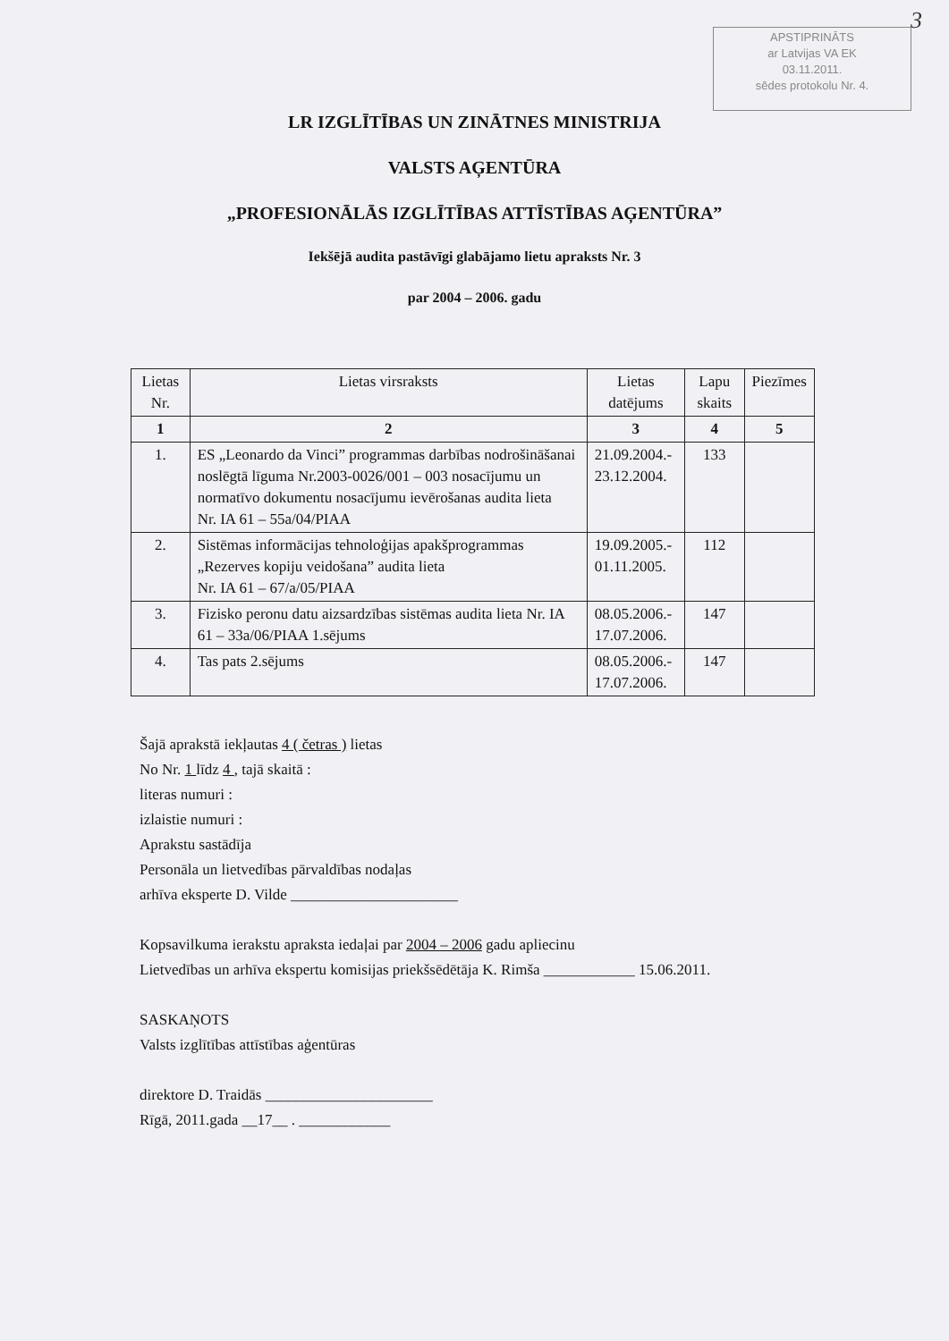3
APSTIPRINĀTS
ar Latvijas VA EK
03.11.2011.
sēdes protokolu Nr. 4.
LR IZGLĪTĪBAS UN ZINĀTNES MINISTRIJA
VALSTS AĢENTŪRA
„PROFESIONĀLĀS IZGLĪTĪBAS ATTĪSTĪBAS AĢENTŪRA”
Iekšējā audita pastāvīgi glabājamo lietu apraksts Nr. 3
par 2004 – 2006. gadu
| Lietas Nr. | Lietas virsraksts | Lietas datējums | Lapu skaits | Piezīmes |
| --- | --- | --- | --- | --- |
| 1 | 2 | 3 | 4 | 5 |
| 1. | ES „Leonardo da Vinci” programmas darbības nodrošināšanai noslēgtā līguma Nr.2003-0026/001 – 003 nosacījumu un normatīvo dokumentu nosacījumu ievērošanas audita lieta Nr. IA 61 – 55a/04/PIAA | 21.09.2004.- 23.12.2004. | 133 | |
| 2. | Sistēmas informācijas tehnoloģijas apakšprogrammas „Rezerves kopiju veidošana” audita lieta Nr. IA 61 – 67/a/05/PIAA | 19.09.2005.- 01.11.2005. | 112 | |
| 3. | Fizisko peronu datu aizsardzības sistēmas audita lieta Nr. IA 61 – 33a/06/PIAA 1.sējums | 08.05.2006.- 17.07.2006. | 147 | |
| 4. | Tas pats 2.sējums | 08.05.2006.- 17.07.2006. | 147 | |
Šajā aprakstā iekļautas 4 ( četras ) lietas
No Nr. 1 līdz 4 , tajā skaitā :
literas numuri :
izlaistie numuri :
Aprakstu sastādīja
Personāla un lietvedības pārvaldības nodaļas
arhīva eksperte D. Vilde ______________________
Kopsavilkuma ierakstu apraksta iedaļai par 2004 – 2006 gadu apliecinu
Lietvedības un arhīva ekspertu komisijas priekšsēdētāja K. Rimša ____________ 15.06.2011.
SASKAŅOTS
Valsts izglītības attīstības aģentūras
direktore D. Traidās ______________________
Rīgā, 2011.gada __17__ . ____________